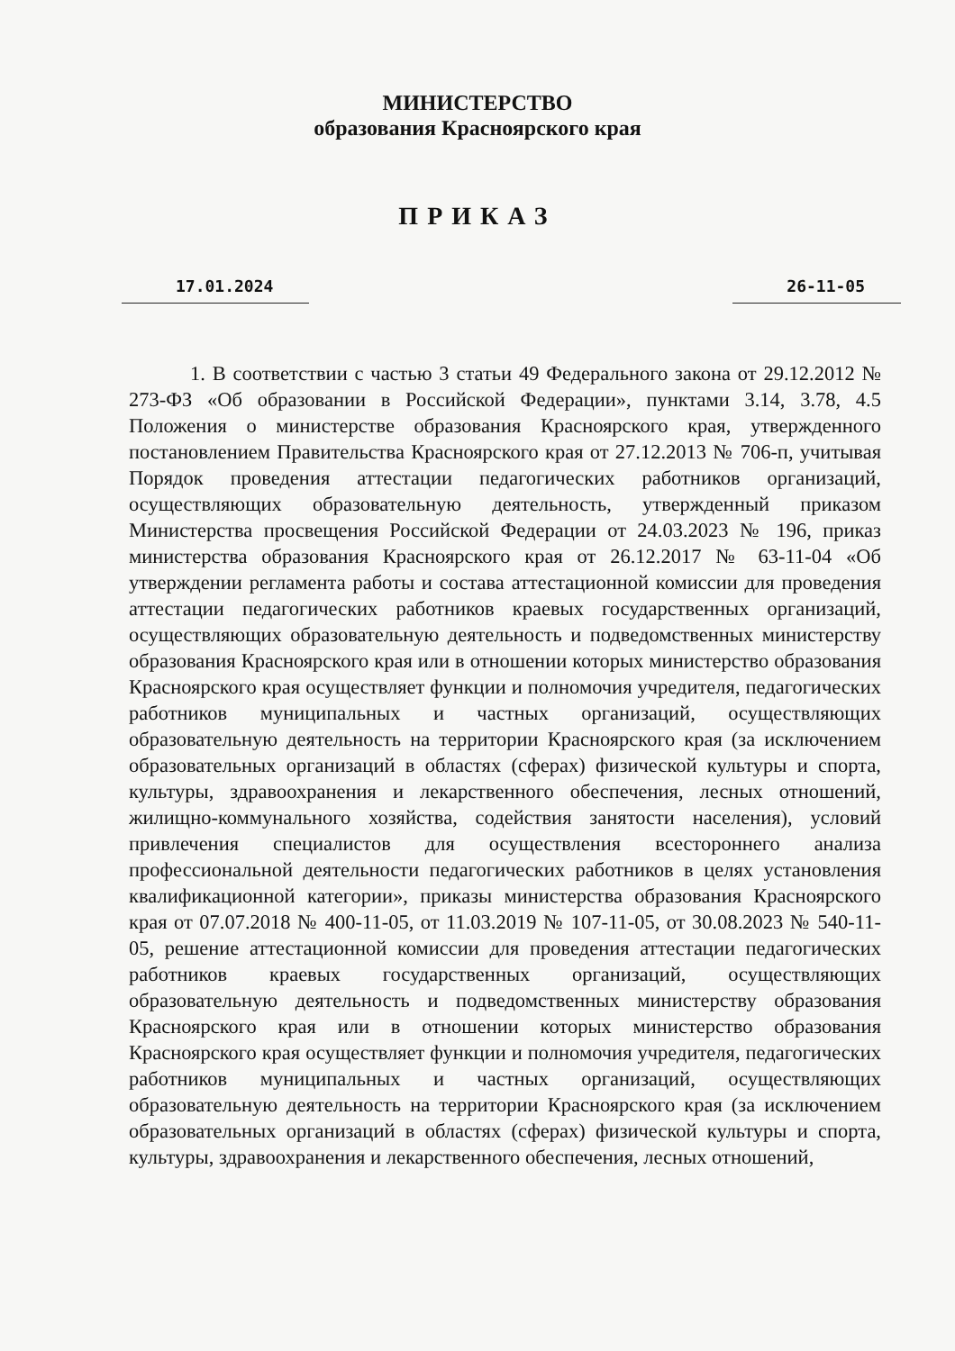МИНИСТЕРСТВО
образования Красноярского края
ПРИКАЗ
17.01.2024 26-11-05
1. В соответствии с частью 3 статьи 49 Федерального закона от 29.12.2012 № 273-ФЗ «Об образовании в Российской Федерации», пунктами 3.14, 3.78, 4.5 Положения о министерстве образования Красноярского края, утвержденного постановлением Правительства Красноярского края от 27.12.2013 № 706-п, учитывая Порядок проведения аттестации педагогических работников организаций, осуществляющих образовательную деятельность, утвержденный приказом Министерства просвещения Российской Федерации от 24.03.2023 № 196, приказ министерства образования Красноярского края от 26.12.2017 № 63-11-04 «Об утверждении регламента работы и состава аттестационной комиссии для проведения аттестации педагогических работников краевых государственных организаций, осуществляющих образовательную деятельность и подведомственных министерству образования Красноярского края или в отношении которых министерство образования Красноярского края осуществляет функции и полномочия учредителя, педагогических работников муниципальных и частных организаций, осуществляющих образовательную деятельность на территории Красноярского края (за исключением образовательных организаций в областях (сферах) физической культуры и спорта, культуры, здравоохранения и лекарственного обеспечения, лесных отношений, жилищно-коммунального хозяйства, содействия занятости населения), условий привлечения специалистов для осуществления всестороннего анализа профессиональной деятельности педагогических работников в целях установления квалификационной категории», приказы министерства образования Красноярского края от 07.07.2018 № 400-11-05, от 11.03.2019 № 107-11-05, от 30.08.2023 № 540-11-05, решение аттестационной комиссии для проведения аттестации педагогических работников краевых государственных организаций, осуществляющих образовательную деятельность и подведомственных министерству образования Красноярского края или в отношении которых министерство образования Красноярского края осуществляет функции и полномочия учредителя, педагогических работников муниципальных и частных организаций, осуществляющих образовательную деятельность на территории Красноярского края (за исключением образовательных организаций в областях (сферах) физической культуры и спорта, культуры, здравоохранения и лекарственного обеспечения, лесных отношений,